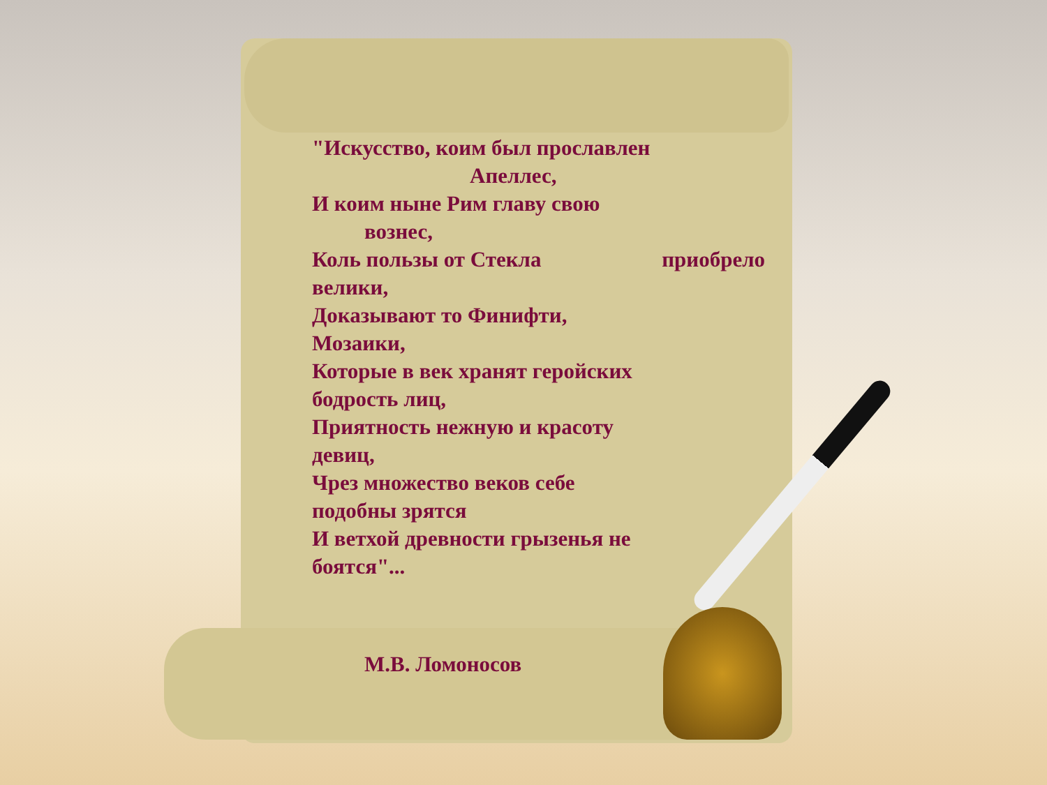"Искусство, коим был прославлен
Апеллес,
И коим ныне Рим главу свою
вознес,
Коль пользы от Стекла приобрело
велики,
Доказывают то Финифти,
Мозаики,
Которые в век хранят геройских
бодрость лиц,
Приятность нежную и красоту
девиц,
Чрез множество веков себе
подобны зрятся
И ветхой древности грызенья не
боятся"...
М.В. Ломоносов